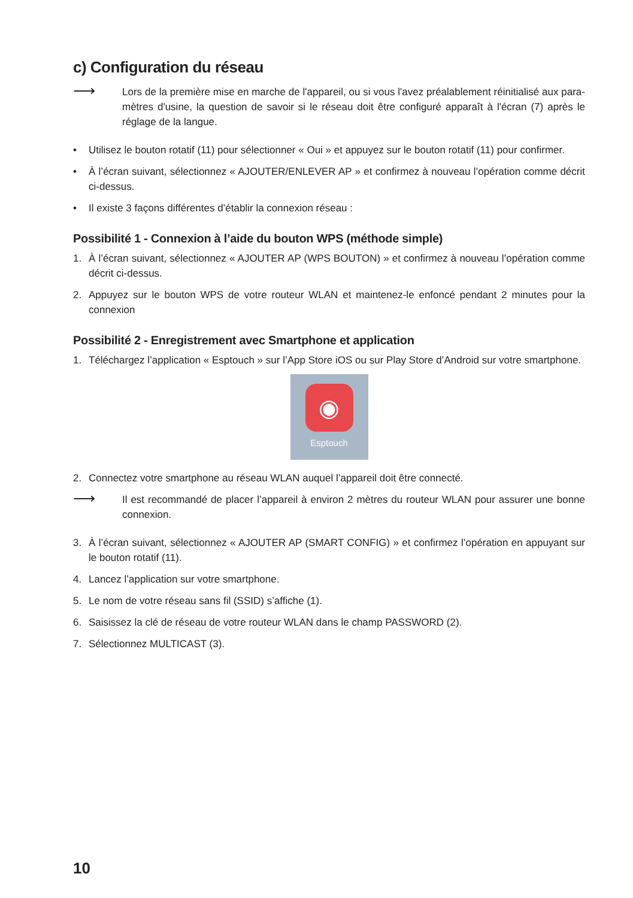c) Configuration du réseau
⟶
Lors de la première mise en marche de l'appareil, ou si vous l'avez préalablement réinitialisé aux para­mètres d'usine, la question de savoir si le réseau doit être configuré apparaît à l'écran (7) après le réglage de la langue.
• Utilisez le bouton rotatif (11) pour sélectionner « Oui » et appuyez sur le bouton rotatif (11) pour confirmer.
• À l’écran suivant, sélectionnez « AJOUTER/ENLEVER AP » et confirmez à nouveau l’opération comme décrit ci-dessus.
• Il existe 3 façons différentes d’établir la connexion réseau :
Possibilité 1 - Connexion à l’aide du bouton WPS (méthode simple)
1. À l’écran suivant, sélectionnez « AJOUTER AP (WPS BOUTON) » et confirmez à nouveau l’opération comme décrit ci-dessus.
2. Appuyez sur le bouton WPS de votre routeur WLAN et maintenez-le enfoncé pendant 2 minutes pour la connexion
Possibilité 2 - Enregistrement avec Smartphone et application
1. Téléchargez l’application « Esptouch » sur l’App Store iOS ou sur Play Store d’Android sur votre smartphone.
◉
Esptouch
2. Connectez votre smartphone au réseau WLAN auquel l’appareil doit être connecté.
⟶
Il est recommandé de placer l’appareil à environ 2 mètres du routeur WLAN pour assurer une bonne connexion.
3. À l’écran suivant, sélectionnez « AJOUTER AP (SMART CONFIG) » et confirmez l’opération en appuyant sur le bouton rotatif (11).
4. Lancez l’application sur votre smartphone.
5. Le nom de votre réseau sans fil (SSID) s’affiche (1).
6. Saisissez la clé de réseau de votre routeur WLAN dans le champ PASSWORD (2).
7. Sélectionnez MULTICAST (3).
10